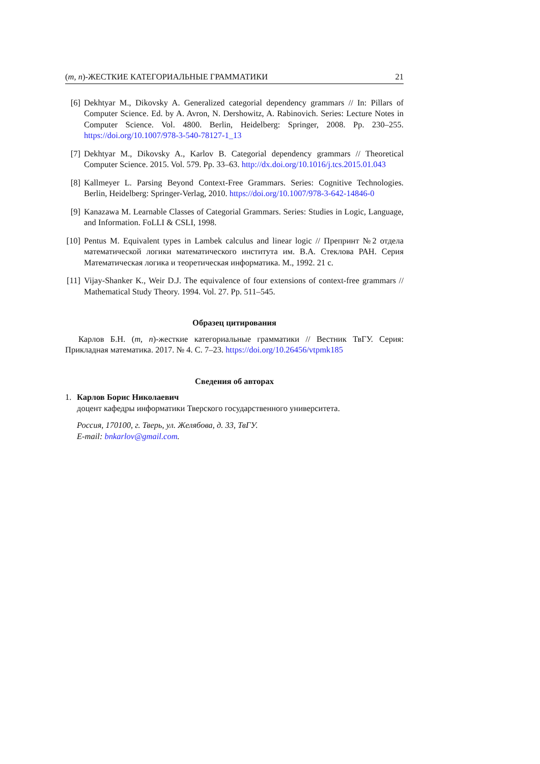(m, n)-ЖЕСТКИЕ КАТЕГОРИАЛЬНЫЕ ГРАММАТИКИ 21
[6] Dekhtyar M., Dikovsky A. Generalized categorial dependency grammars // In: Pillars of Computer Science. Ed. by A. Avron, N. Dershowitz, A. Rabinovich. Series: Lecture Notes in Computer Science. Vol. 4800. Berlin, Heidelberg: Springer, 2008. Pp. 230–255. https://doi.org/10.1007/978-3-540-78127-1_13
[7] Dekhtyar M., Dikovsky A., Karlov B. Categorial dependency grammars // Theoretical Computer Science. 2015. Vol. 579. Pp. 33–63. http://dx.doi.org/10.1016/j.tcs.2015.01.043
[8] Kallmeyer L. Parsing Beyond Context-Free Grammars. Series: Cognitive Technologies. Berlin, Heidelberg: Springer-Verlag, 2010. https://doi.org/10.1007/978-3-642-14846-0
[9] Kanazawa M. Learnable Classes of Categorial Grammars. Series: Studies in Logic, Language, and Information. FoLLI & CSLI, 1998.
[10]
Pentus M. Equivalent types in Lambek calculus and linear logic // Препринт №2 отдела математической логики математического института им. В.А. Стеклова РАН. Серия Математическая логика и теоретическая информатика. М., 1992. 21 с.
[11]
Vijay-Shanker K., Weir D.J. The equivalence of four extensions of context-free grammars // Mathematical Study Theory. 1994. Vol. 27. Pp. 511–545.
Образец цитирования
Карлов Б.Н. (m, n)-жесткие категориальные грамматики // Вестник ТвГУ. Серия: Прикладная математика. 2017. № 4. С. 7–23. https://doi.org/10.26456/vtpmk185
Сведения об авторах
1. Карлов Борис Николаевич
доцент кафедры информатики Тверского государственного университета.
Россия, 170100, г. Тверь, ул. Желябова, д. 33, ТвГУ.
E-mail: bnkarlov@gmail.com.